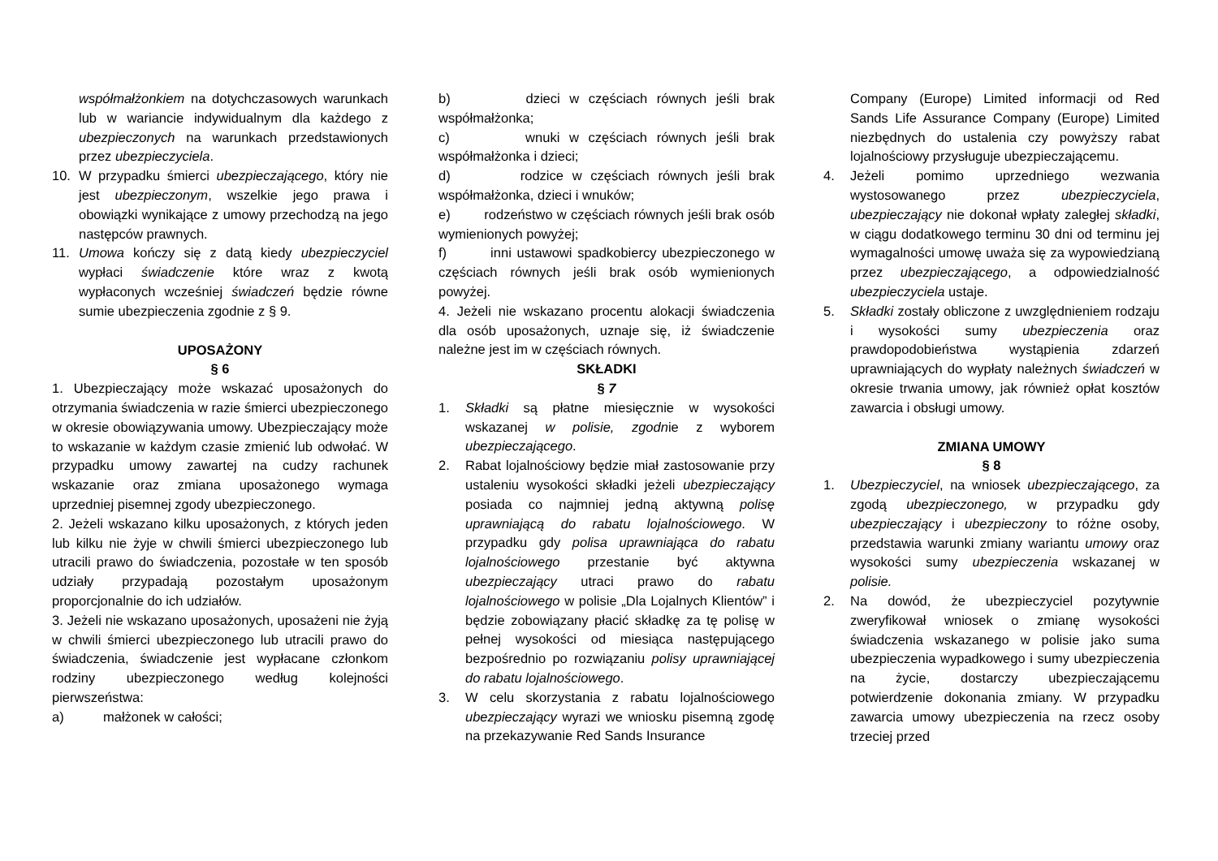współmałżonkiem na dotychczasowych warunkach lub w wariancie indywidualnym dla każdego z ubezpieczonych na warunkach przedstawionych przez ubezpieczyciela.
10. W przypadku śmierci ubezpieczającego, który nie jest ubezpieczonym, wszelkie jego prawa i obowiązki wynikające z umowy przechodzą na jego następców prawnych.
11. Umowa kończy się z datą kiedy ubezpieczyciel wypłaci świadczenie które wraz z kwotą wypłaconych wcześniej świadczeń będzie równe sumie ubezpieczenia zgodnie z § 9.
UPOSAŻONY
§ 6
1. Ubezpieczający może wskazać uposażonych do otrzymania świadczenia w razie śmierci ubezpieczonego w okresie obowiązywania umowy. Ubezpieczający może to wskazanie w każdym czasie zmienić lub odwołać. W przypadku umowy zawartej na cudzy rachunek wskazanie oraz zmiana uposażonego wymaga uprzedniej pisemnej zgody ubezpieczonego.
2. Jeżeli wskazano kilku uposażonych, z których jeden lub kilku nie żyje w chwili śmierci ubezpieczonego lub utracili prawo do świadczenia, pozostałe w ten sposób udziały przypadają pozostałym uposażonym proporcjonalnie do ich udziałów.
3. Jeżeli nie wskazano uposażonych, uposażeni nie żyją w chwili śmierci ubezpieczonego lub utracili prawo do świadczenia, świadczenie jest wypłacane członkom rodziny ubezpieczonego według kolejności pierwszeństwa:
a) małżonek w całości;
b) dzieci w częściach równych jeśli brak współmałżonka;
c) wnuki w częściach równych jeśli brak współmałżonka i dzieci;
d) rodzice w częściach równych jeśli brak współmałżonka, dzieci i wnuków;
e) rodzeństwo w częściach równych jeśli brak osób wymienionych powyżej;
f) inni ustawowi spadkobiercy ubezpieczonego w częściach równych jeśli brak osób wymienionych powyżej.
4. Jeżeli nie wskazano procentu alokacji świadczenia dla osób uposażonych, uznaje się, iż świadczenie należne jest im w częściach równych.
SKŁADKI
§ 7
1. Składki są płatne miesięcznie w wysokości wskazanej w polisie, zgodnie z wyborem ubezpieczającego.
2. Rabat lojalnościowy będzie miał zastosowanie przy ustaleniu wysokości składki jeżeli ubezpieczający posiada co najmniej jedną aktywną polisę uprawniającą do rabatu lojalnościowego. W przypadku gdy polisa uprawniająca do rabatu lojalnościowego przestanie być aktywna ubezpieczający utraci prawo do rabatu lojalnościowego w polisie „Dla Lojalnych Klientów” i będzie zobowiązany płacić składkę za tę polisę w pełnej wysokości od miesiąca następującego bezpośrednio po rozwiązaniu polisy uprawniającej do rabatu lojalnościowego.
3. W celu skorzystania z rabatu lojalnościowego ubezpieczający wyrazi we wniosku pisemną zgodę na przekazywanie Red Sands Insurance
Company (Europe) Limited informacji od Red Sands Life Assurance Company (Europe) Limited niezbędnych do ustalenia czy powyższy rabat lojalnościowy przysługuje ubezpieczającemu.
4. Jeżeli pomimo uprzedniego wezwania wystosowanego przez ubezpieczyciela, ubezpieczający nie dokonał wpłaty zaległej składki, w ciągu dodatkowego terminu 30 dni od terminu jej wymagalności umowę uważa się za wypowiedzianą przez ubezpieczającego, a odpowiedzialność ubezpieczyciela ustaje.
5. Składki zostały obliczone z uwzględnieniem rodzaju i wysokości sumy ubezpieczenia oraz prawdopodobieństwa wystąpienia zdarzeń uprawniających do wypłaty należnych świadczeń w okresie trwania umowy, jak również opłat kosztów zawarcia i obsługi umowy.
ZMIANA UMOWY
§ 8
1. Ubezpieczyciel, na wniosek ubezpieczającego, za zgodą ubezpieczonego, w przypadku gdy ubezpieczający i ubezpieczony to różne osoby, przedstawia warunki zmiany wariantu umowy oraz wysokości sumy ubezpieczenia wskazanej w polisie.
2. Na dowód, że ubezpieczyciel pozytywnie zweryfikował wniosek o zmianę wysokości świadczenia wskazanego w polisie jako suma ubezpieczenia wypadkowego i sumy ubezpieczenia na życie, dostarczy ubezpieczającemu potwierdzenie dokonania zmiany. W przypadku zawarcia umowy ubezpieczenia na rzecz osoby trzeciej przed